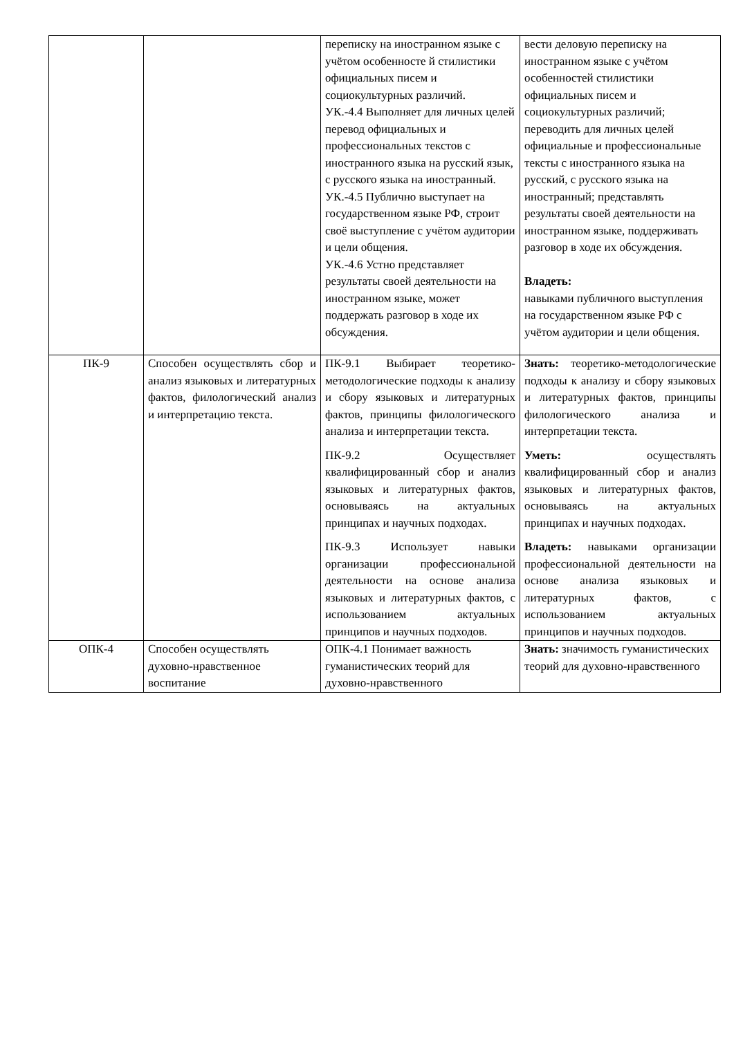| | | переписку на иностранном языке с учётом особенносте й стилистики официальных писем и социокультурных различий. УК.-4.4 Выполняет для личных целей перевод официальных и профессиональных текстов с иностранного языка на русский язык, с русского языка на иностранный. УК.-4.5 Публично выступает на государственном языке РФ, строит своё выступление с учётом аудитории и цели общения. УК.-4.6 Устно представляет результаты своей деятельности на иностранном языке, может поддержать разговор в ходе их обсуждения. | вести деловую переписку на иностранном языке с учётом особенностей стилистики официальных писем и социокультурных различий; переводить для личных целей официальные и профессиональные тексты с иностранного языка на русский, с русского языка на иностранный; представлять результаты своей деятельности на иностранном языке, поддерживать разговор в ходе их обсуждения. Владеть: навыками публичного выступления на государственном языке РФ с учётом аудитории и цели общения. |
| ПК-9 | Способен осуществлять сбор и анализ языковых и литературных фактов, филологический анализ и интерпретацию текста. | ПК-9.1 Выбирает теоретико-методологические подходы к анализу и сбору языковых и литературных фактов, принципы филологического анализа и интерпретации текста. ПК-9.2 Осуществляет квалифицированный сбор и анализ языковых и литературных фактов, основываясь на актуальных принципах и научных подходах. ПК-9.3 Использует навыки организации профессиональной деятельности на основе анализа языковых и литературных фактов, с использованием актуальных принципов и научных подходов. | Знать: теоретико-методологические подходы к анализу и сбору языковых и литературных фактов, принципы филологического анализа и интерпретации текста. Уметь: осуществлять квалифицированный сбор и анализ языковых и литературных фактов, основываясь на актуальных принципах и научных подходах. Владеть: навыками организации профессиональной деятельности на основе анализа языковых и литературных фактов, с использованием актуальных принципов и научных подходов. |
| ОПК-4 | Способен осуществлять духовно-нравственное воспитание | ОПК-4.1 Понимает важность гуманистических теорий для духовно-нравственного | Знать: значимость гуманистических теорий для духовно-нравственного |